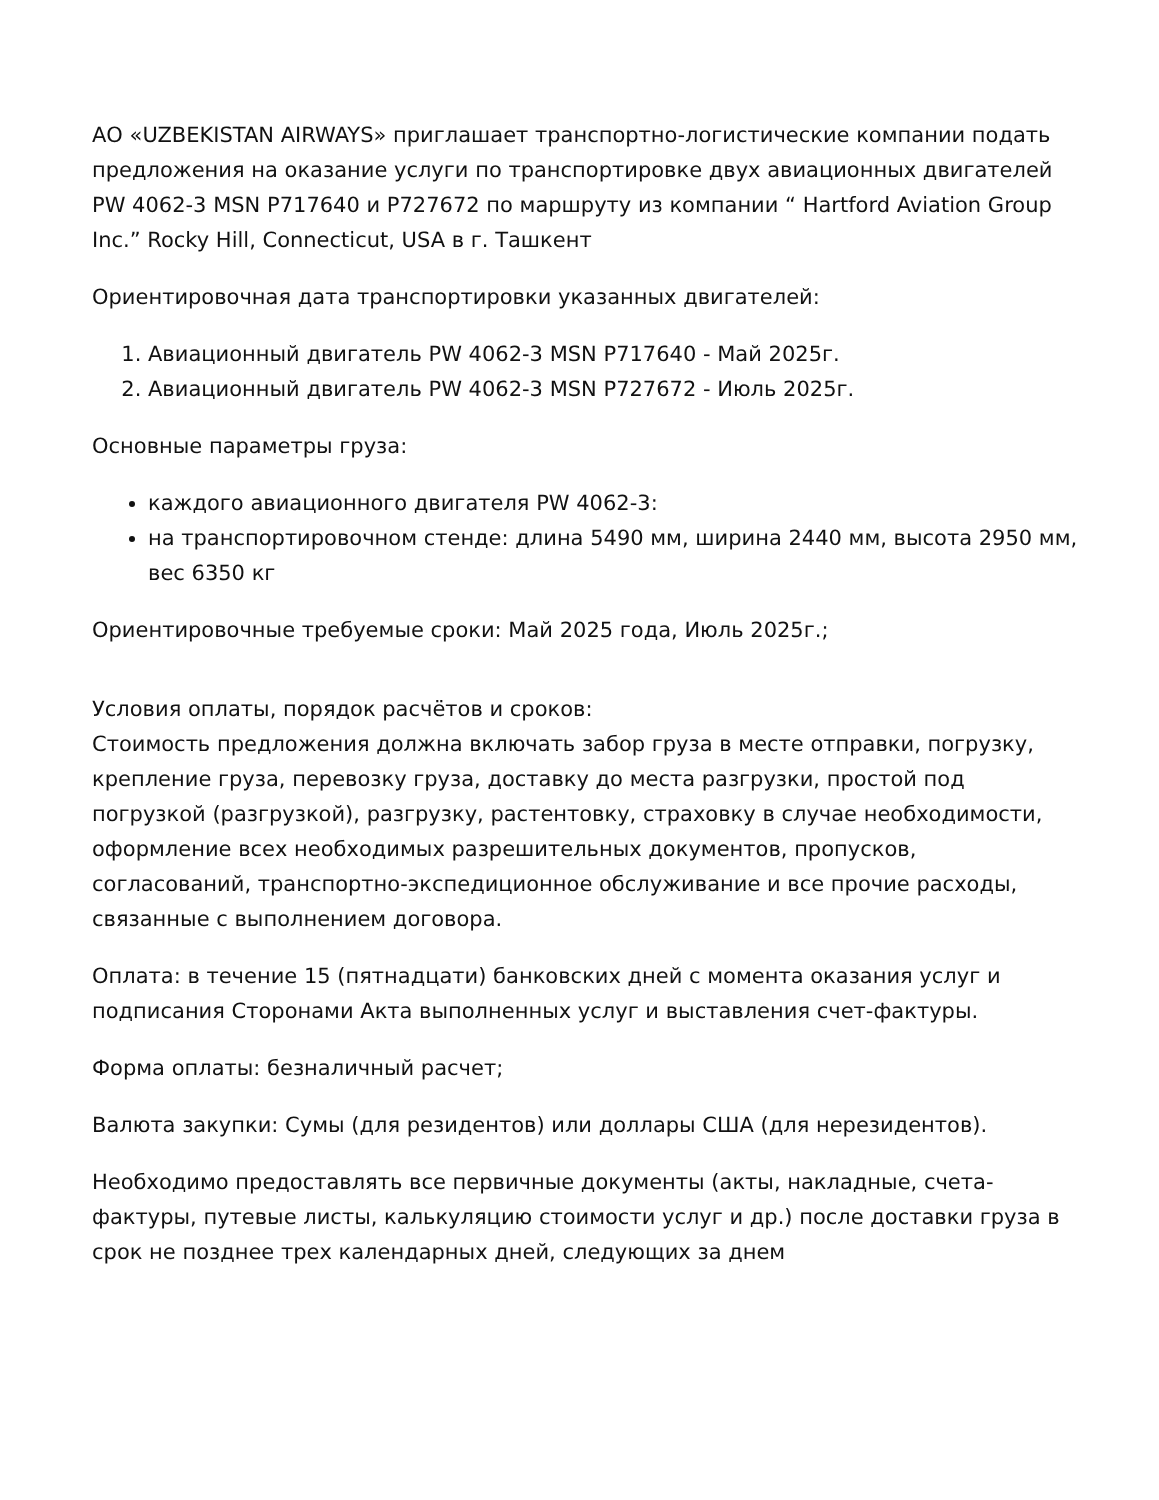АО «UZBEKISTAN AIRWAYS» приглашает транспортно-логистические компании подать предложения на оказание услуги по транспортировке двух авиационных двигателей PW 4062-3 MSN P717640 и P727672 по маршруту из компании “ Hartford Aviation Group Inc.” Rocky Hill, Connecticut, USA в г. Ташкент
Ориентировочная дата транспортировки указанных двигателей:
1. Авиационный двигатель PW 4062-3 MSN P717640 - Май 2025г.
2. Авиационный двигатель PW 4062-3 MSN P727672 - Июль 2025г.
Основные параметры груза:
каждого авиационного двигателя PW 4062-3:
на транспортировочном стенде: длина 5490 мм, ширина 2440 мм, высота 2950 мм, вес 6350 кг
Ориентировочные требуемые сроки: Май 2025 года, Июль 2025г.;
Условия оплаты, порядок расчётов и сроков:
Стоимость предложения должна включать забор груза в месте отправки, погрузку, крепление груза, перевозку груза, доставку до места разгрузки, простой под погрузкой (разгрузкой), разгрузку, растентовку, страховку в случае необходимости, оформление всех необходимых разрешительных документов, пропусков, согласований, транспортно-экспедиционное обслуживание и все прочие расходы, связанные с выполнением договора.
Оплата: в течение 15 (пятнадцати) банковских дней с момента оказания услуг и подписания Сторонами Акта выполненных услуг и выставления счет-фактуры.
Форма оплаты: безналичный расчет;
Валюта закупки: Сумы (для резидентов) или доллары США (для нерезидентов).
Необходимо предоставлять все первичные документы (акты, накладные, счета-фактуры, путевые листы, калькуляцию стоимости услуг и др.) после доставки груза в срок не позднее трех календарных дней, следующих за днем